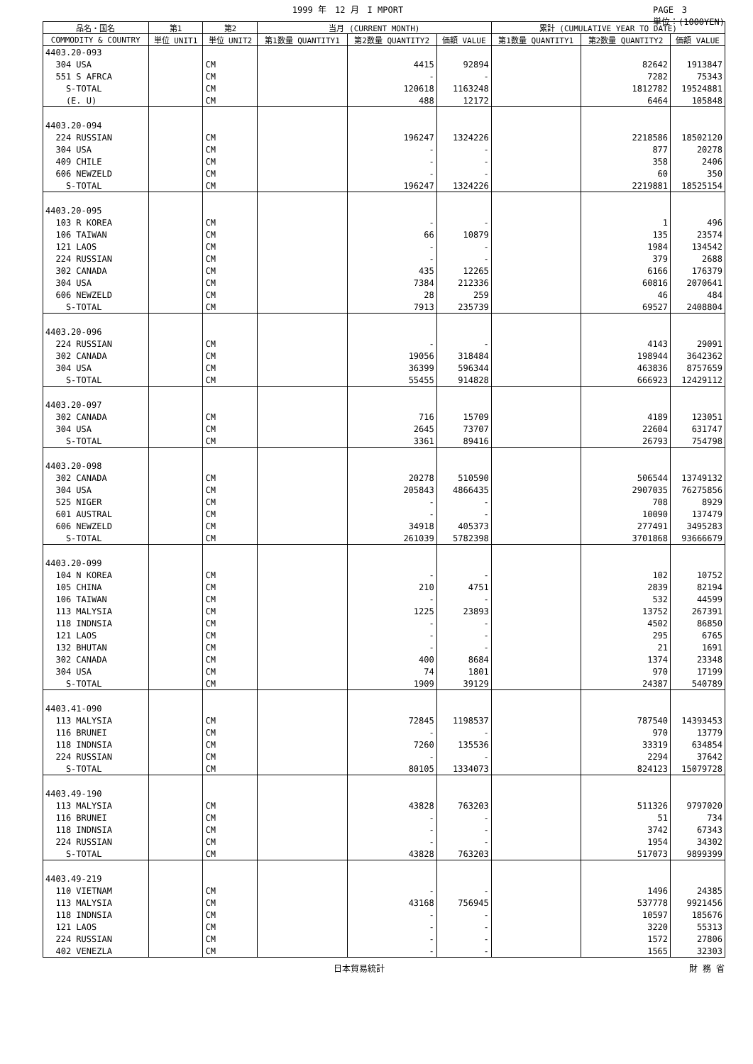1999 年　12 月　I MPORT PAGE　3
単位：(1000YEN)
| 品名・国名 | 第1 | 第2 | 当月 (CURRENT MONTH) | | | 累計 (CUMULATIVE YEAR TO DATE) | | |
| --- | --- | --- | --- | --- | --- | --- | --- | --- |
| COMMODITY & COUNTRY | 単位 UNIT1 | 単位 UNIT2 | 第1数量 QUANTITY1 | 第2数量 QUANTITY2 | 価額 VALUE | 第1数量 QUANTITY1 | 第2数量 QUANTITY2 | 価額 VALUE |
| 4403.20-093 | | | | | | | | |
| 304 USA | | CM | | 4415 | 92894 | | 82642 | 1913847 |
| 551 S AFRCA | | CM | | - | - | | 7282 | 75343 |
| S-TOTAL | | CM | | 120618 | 1163248 | | 1812782 | 19524881 |
| (E. U) | | CM | | 488 | 12172 | | 6464 | 105848 |
| 4403.20-094 | | | | | | | | |
| 224 RUSSIAN | | CM | | 196247 | 1324226 | | 2218586 | 18502120 |
| 304 USA | | CM | | - | - | | 877 | 20278 |
| 409 CHILE | | CM | | - | - | | 358 | 2406 |
| 606 NEWZELD | | CM | | - | - | | 60 | 350 |
| S-TOTAL | | CM | | 196247 | 1324226 | | 2219881 | 18525154 |
| 4403.20-095 | | | | | | | | |
| 103 R KOREA | | CM | | - | - | | 1 | 496 |
| 106 TAIWAN | | CM | | 66 | 10879 | | 135 | 23574 |
| 121 LAOS | | CM | | - | - | | 1984 | 134542 |
| 224 RUSSIAN | | CM | | - | - | | 379 | 2688 |
| 302 CANADA | | CM | | 435 | 12265 | | 6166 | 176379 |
| 304 USA | | CM | | 7384 | 212336 | | 60816 | 2070641 |
| 606 NEWZELD | | CM | | 28 | 259 | | 46 | 484 |
| S-TOTAL | | CM | | 7913 | 235739 | | 69527 | 2408804 |
| 4403.20-096 | | | | | | | | |
| 224 RUSSIAN | | CM | | - | - | | 4143 | 29091 |
| 302 CANADA | | CM | | 19056 | 318484 | | 198944 | 3642362 |
| 304 USA | | CM | | 36399 | 596344 | | 463836 | 8757659 |
| S-TOTAL | | CM | | 55455 | 914828 | | 666923 | 12429112 |
| 4403.20-097 | | | | | | | | |
| 302 CANADA | | CM | | 716 | 15709 | | 4189 | 123051 |
| 304 USA | | CM | | 2645 | 73707 | | 22604 | 631747 |
| S-TOTAL | | CM | | 3361 | 89416 | | 26793 | 754798 |
| 4403.20-098 | | | | | | | | |
| 302 CANADA | | CM | | 20278 | 510590 | | 506544 | 13749132 |
| 304 USA | | CM | | 205843 | 4866435 | | 2907035 | 76275856 |
| 525 NIGER | | CM | | - | - | | 708 | 8929 |
| 601 AUSTRAL | | CM | | - | - | | 10090 | 137479 |
| 606 NEWZELD | | CM | | 34918 | 405373 | | 277491 | 3495283 |
| S-TOTAL | | CM | | 261039 | 5782398 | | 3701868 | 93666679 |
| 4403.20-099 | | | | | | | | |
| 104 N KOREA | | CM | | - | - | | 102 | 10752 |
| 105 CHINA | | CM | | 210 | 4751 | | 2839 | 82194 |
| 106 TAIWAN | | CM | | - | - | | 532 | 44599 |
| 113 MALYSIA | | CM | | 1225 | 23893 | | 13752 | 267391 |
| 118 INDNSIA | | CM | | - | - | | 4502 | 86850 |
| 121 LAOS | | CM | | - | - | | 295 | 6765 |
| 132 BHUTAN | | CM | | - | - | | 21 | 1691 |
| 302 CANADA | | CM | | 400 | 8684 | | 1374 | 23348 |
| 304 USA | | CM | | 74 | 1801 | | 970 | 17199 |
| S-TOTAL | | CM | | 1909 | 39129 | | 24387 | 540789 |
| 4403.41-090 | | | | | | | | |
| 113 MALYSIA | | CM | | 72845 | 1198537 | | 787540 | 14393453 |
| 116 BRUNEI | | CM | | - | - | | 970 | 13779 |
| 118 INDNSIA | | CM | | 7260 | 135536 | | 33319 | 634854 |
| 224 RUSSIAN | | CM | | - | - | | 2294 | 37642 |
| S-TOTAL | | CM | | 80105 | 1334073 | | 824123 | 15079728 |
| 4403.49-190 | | | | | | | | |
| 113 MALYSIA | | CM | | 43828 | 763203 | | 511326 | 9797020 |
| 116 BRUNEI | | CM | | - | - | | 51 | 734 |
| 118 INDNSIA | | CM | | - | - | | 3742 | 67343 |
| 224 RUSSIAN | | CM | | - | - | | 1954 | 34302 |
| S-TOTAL | | CM | | 43828 | 763203 | | 517073 | 9899399 |
| 4403.49-219 | | | | | | | | |
| 110 VIETNAM | | CM | | - | - | | 1496 | 24385 |
| 113 MALYSIA | | CM | | 43168 | 756945 | | 537778 | 9921456 |
| 118 INDNSIA | | CM | | - | - | | 10597 | 185676 |
| 121 LAOS | | CM | | - | - | | 3220 | 55313 |
| 224 RUSSIAN | | CM | | - | - | | 1572 | 27806 |
| 402 VENEZLA | | CM | | - | - | | 1565 | 32303 |
日本貿易統計 財 務 省